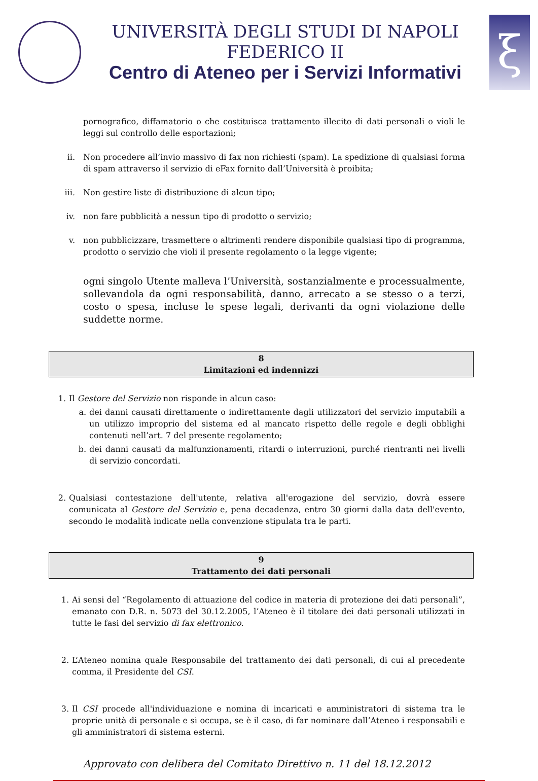UNIVERSITÀ DEGLI STUDI DI NAPOLI FEDERICO II
Centro di Ateneo per i Servizi Informativi
ξ
pornografico, diffamatorio o che costituisca trattamento illecito di dati personali o violi le leggi sul controllo delle esportazioni;
ii. Non procedere all’invio massivo di fax non richiesti (spam). La spedizione di qualsiasi forma di spam attraverso il servizio di eFax fornito dall’Università è proibita;
iii. Non gestire liste di distribuzione di alcun tipo;
iv. non fare pubblicità a nessun tipo di prodotto o servizio;
v. non pubblicizzare, trasmettere o altrimenti rendere disponibile qualsiasi tipo di programma, prodotto o servizio che violi il presente regolamento o la legge vigente;
ogni singolo Utente malleva l’Università, sostanzialmente e processualmente, sollevandola da ogni responsabilità, danno, arrecato a se stesso o a terzi, costo o spesa, incluse le spese legali, derivanti da ogni violazione delle suddette norme.
8
Limitazioni ed indennizzi
1. Il Gestore del Servizio non risponde in alcun caso:
a. dei danni causati direttamente o indirettamente dagli utilizzatori del servizio imputabili a un utilizzo improprio del sistema ed al mancato rispetto delle regole e degli obblighi contenuti nell’art. 7 del presente regolamento;
b. dei danni causati da malfunzionamenti, ritardi o interruzioni, purché rientranti nei livelli di servizio concordati.
2. Qualsiasi contestazione dell'utente, relativa all'erogazione del servizio, dovrà essere comunicata al Gestore del Servizio e, pena decadenza, entro 30 giorni dalla data dell'evento, secondo le modalità indicate nella convenzione stipulata tra le parti.
9
Trattamento dei dati personali
1. Ai sensi del “Regolamento di attuazione del codice in materia di protezione dei dati personali”, emanato con D.R. n. 5073 del 30.12.2005, l’Ateneo è il titolare dei dati personali utilizzati in tutte le fasi del servizio di fax elettronico.
2. L’Ateneo nomina quale Responsabile del trattamento dei dati personali, di cui al precedente comma, il Presidente del CSI.
3. Il CSI procede all'individuazione e nomina di incaricati e amministratori di sistema tra le proprie unità di personale e si occupa, se è il caso, di far nominare dall’Ateneo i responsabili e gli amministratori di sistema esterni.
Approvato con delibera del Comitato Direttivo n. 11 del 18.12.2012